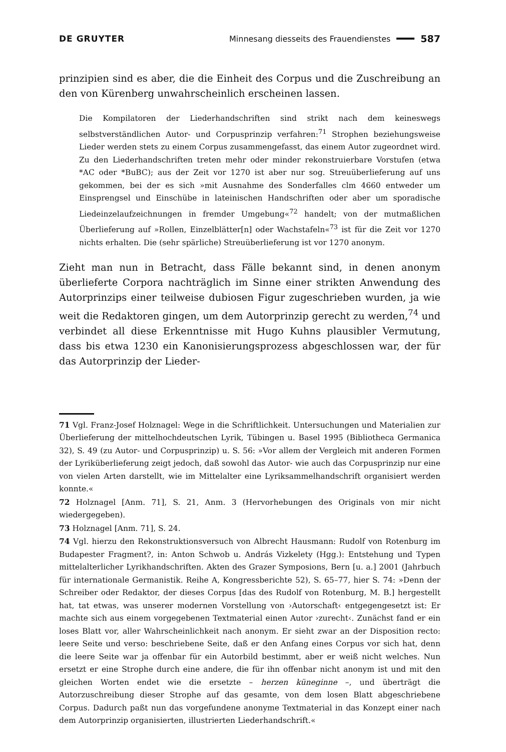DE GRUYTER Minnesang diesseits des Frauendienstes 587
prinzipien sind es aber, die die Einheit des Corpus und die Zuschreibung an den von Kürenberg unwahrscheinlich erscheinen lassen.
Die Kompilatoren der Liederhandschriften sind strikt nach dem keineswegs selbstverständlichen Autor- und Corpusprinzip verfahren:<sup>71</sup> Strophen beziehungsweise Lieder werden stets zu einem Corpus zusammengefasst, das einem Autor zugeordnet wird. Zu den Liederhandschriften treten mehr oder minder rekonstruierbare Vorstufen (etwa *AC oder *BuBC); aus der Zeit vor 1270 ist aber nur sog. Streuüberlieferung auf uns gekommen, bei der es sich »mit Ausnahme des Sonderfalles clm 4660 entweder um Einsprengsel und Einschübe in lateinischen Handschriften oder aber um sporadische Liedeinzelaufzeichnungen in fremder Umgebung«<sup>72</sup> handelt; von der mutmaßlichen Überlieferung auf »Rollen, Einzelblätter[n] oder Wachstafeln«<sup>73</sup> ist für die Zeit vor 1270 nichts erhalten. Die (sehr spärliche) Streuüberlieferung ist vor 1270 anonym.
Zieht man nun in Betracht, dass Fälle bekannt sind, in denen anonym überlieferte Corpora nachträglich im Sinne einer strikten Anwendung des Autorprinzips einer teilweise dubiosen Figur zugeschrieben wurden, ja wie weit die Redaktoren gingen, um dem Autorprinzip gerecht zu werden,<sup>74</sup> und verbindet all diese Erkenntnisse mit Hugo Kuhns plausibler Vermutung, dass bis etwa 1230 ein Kanonisierungsprozess abgeschlossen war, der für das Autorprinzip der Lieder-
71 Vgl. Franz-Josef Holznagel: Wege in die Schriftlichkeit. Untersuchungen und Materialien zur Überlieferung der mittelhochdeutschen Lyrik, Tübingen u. Basel 1995 (Bibliotheca Germanica 32), S. 49 (zu Autor- und Corpusprinzip) u. S. 56: »Vor allem der Vergleich mit anderen Formen der Lyriküberlieferung zeigt jedoch, daß sowohl das Autor- wie auch das Corpusprinzip nur eine von vielen Arten darstellt, wie im Mittelalter eine Lyriksammelhandschrift organisiert werden konnte.«
72 Holznagel [Anm. 71], S. 21, Anm. 3 (Hervorhebungen des Originals von mir nicht wiedergegeben).
73 Holznagel [Anm. 71], S. 24.
74 Vgl. hierzu den Rekonstruktionsversuch von Albrecht Hausmann: Rudolf von Rotenburg im Budapester Fragment?, in: Anton Schwob u. András Vizkelety (Hgg.): Entstehung und Typen mittelalterlicher Lyrikhandschriften. Akten des Grazer Symposions, Bern [u. a.] 2001 (Jahrbuch für internationale Germanistik. Reihe A, Kongressberichte 52), S. 65–77, hier S. 74: »Denn der Schreiber oder Redaktor, der dieses Corpus [das des Rudolf von Rotenburg, M. B.] hergestellt hat, tat etwas, was unserer modernen Vorstellung von ›Autorschaft‹ entgegengesetzt ist: Er machte sich aus einem vorgegebenen Textmaterial einen Autor ›zurecht‹. Zunächst fand er ein loses Blatt vor, aller Wahrscheinlichkeit nach anonym. Er sieht zwar an der Disposition recto: leere Seite und verso: beschriebene Seite, daß er den Anfang eines Corpus vor sich hat, denn die leere Seite war ja offenbar für ein Autorbild bestimmt, aber er weiß nicht welches. Nun ersetzt er eine Strophe durch eine andere, die für ihn offenbar nicht anonym ist und mit den gleichen Worten endet wie die ersetzte – herzen küneginne –, und überträgt die Autorzuschreibung dieser Strophe auf das gesamte, von dem losen Blatt abgeschriebene Corpus. Dadurch paßt nun das vorgefundene anonyme Textmaterial in das Konzept einer nach dem Autorprinzip organisierten, illustrierten Liederhandschrift.«